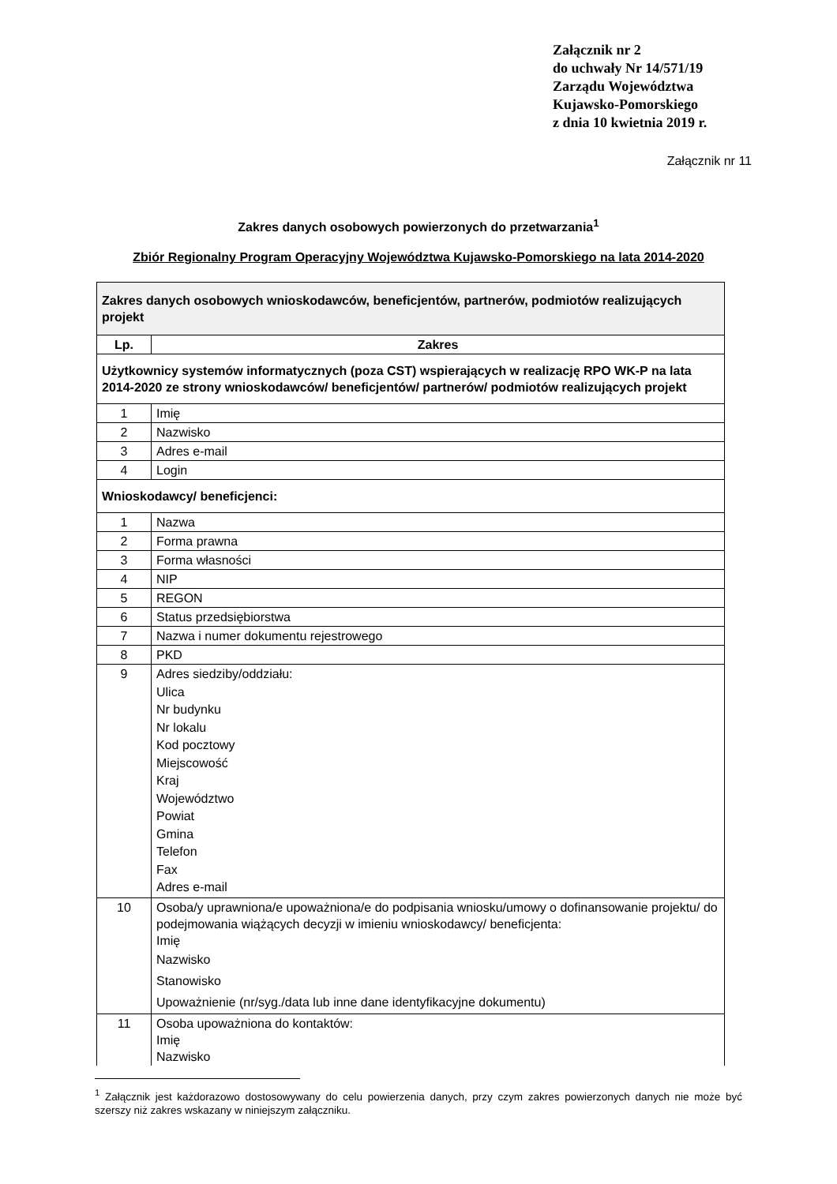Załącznik nr 2
do uchwały Nr 14/571/19
Zarządu Województwa
Kujawsko-Pomorskiego
z dnia 10 kwietnia 2019 r.
Załącznik nr 11
Zakres danych osobowych powierzonych do przetwarzania<sup>1</sup>
Zbiór Regionalny Program Operacyjny Województwa Kujawsko-Pomorskiego na lata 2014-2020
| Zakres danych osobowych wnioskodawców, beneficjentów, partnerów, podmiotów realizujących projekt | |
| Lp. | Zakres |
| Użytkownicy systemów informatycznych (poza CST) wspierających w realizację RPO WK-P na lata 2014-2020 ze strony wnioskodawców/ beneficjentów/ partnerów/ podmiotów realizujących projekt | |
| 1 | Imię |
| 2 | Nazwisko |
| 3 | Adres e-mail |
| 4 | Login |
| Wnioskodawcy/ beneficjenci: | |
| 1 | Nazwa |
| 2 | Forma prawna |
| 3 | Forma własności |
| 4 | NIP |
| 5 | REGON |
| 6 | Status przedsiębiorstwa |
| 7 | Nazwa i numer dokumentu rejestrowego |
| 8 | PKD |
| 9 | Adres siedziby/oddziału: Ulica Nr budynku Nr lokalu Kod pocztowy Miejscowość Kraj Województwo Powiat Gmina Telefon Fax Adres e-mail |
| 10 | Osoba/y uprawniona/e upoważniona/e do podpisania wniosku/umowy o dofinansowanie projektu/ do podejmowania wiążących decyzji w imieniu wnioskodawcy/ beneficjenta: Imię Nazwisko Stanowisko Upoważnienie (nr/syg./data lub inne dane identyfikacyjne dokumentu) |
| 11 | Osoba upoważniona do kontaktów: Imię Nazwisko |
<sup>1</sup> Załącznik jest każdorazowo dostosowywany do celu powierzenia danych, przy czym zakres powierzonych danych nie może być szerszy niż zakres wskazany w niniejszym załączniku.